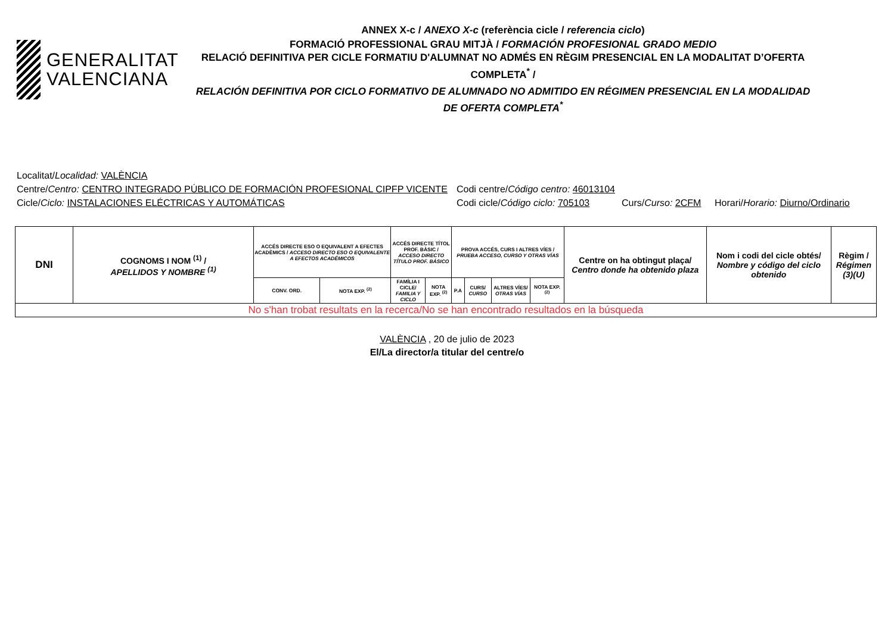GENERALITAT
VALENCIANA
ANNEX X-c / ANEXO X-c (referència cicle / referencia ciclo)
FORMACIÓ PROFESSIONAL GRAU MITJÀ / FORMACIÓN PROFESIONAL GRADO MEDIO
RELACIÓ DEFINITIVA PER CICLE FORMATIU D'ALUMNAT NO ADMÉS EN RÈGIM PRESENCIAL EN LA MODALITAT D’OFERTA COMPLETA<sup>*</sup> /
RELACIÓN DEFINITIVA POR CICLO FORMATIVO DE ALUMNADO NO ADMITIDO EN RÉGIMEN PRESENCIAL EN LA MODALIDAD DE OFERTA COMPLETA<sup>*</sup>
Localitat/ Localidad: VALÈNCIA
Centre/Centro: CENTRO INTEGRADO PÚBLICO DE FORMACIÓN PROFESIONAL CIPFP VICENTE Codi centre/Código centro: 46013104
Cicle/Ciclo: INSTALACIONES ELÉCTRICAS Y AUTOMÁTICAS Codi cicle/Código ciclo: 705103 Curs/Curso: 2CFM Horari/Horario: Diurno/Ordinario
| DNI | COGNOMS I NOM <sup>(1)</sup> / APELLIDOS Y NOMBRE <sup>(1)</sup> | ACCÉS DIRECTE ESO O EQUIVALENT A EFECTES ACADÈMICS / ACCESO DIRECTO ESO O EQUIVALENTE A EFECTOS ACADÉMICOS | | ACCÉS DIRECTE TÍTOL PROF. BÀSIC / ACCESO DIRECTO TÍTULO PROF. BÁSICO | | PROVA ACCÉS, CURS I ALTRES VÍES / PRUEBA ACCESO, CURSO Y OTRAS VÍAS | | | | Centre on ha obtingut plaça/ Centro donde ha obtenido plaza | Nom i codi del cicle obtés/ Nombre y código del ciclo obtenido | Règim / Régimen (3)(U) |
| --- | --- | --- | --- | --- | --- | --- | --- | --- | --- | --- | --- | --- |
| | | CONV. ORD. | NOTA EXP. <sup>(2)</sup> | FAMÍLIA I CICLE/ FAMILIA Y CICLO | NOTA EXP. <sup>(2)</sup> | P.A | CURS/ CURSO | ALTRES VÍES/ OTRAS VÍAS | NOTA EXP. <sup>(2)</sup> | | | |
| No s'han trobat resultats en la recerca/No se han encontrado resultados en la búsqueda | | | | | | | | | | | | |
VALÈNCIA , 20 de julio de 2023
El/La director/a titular del centre/o